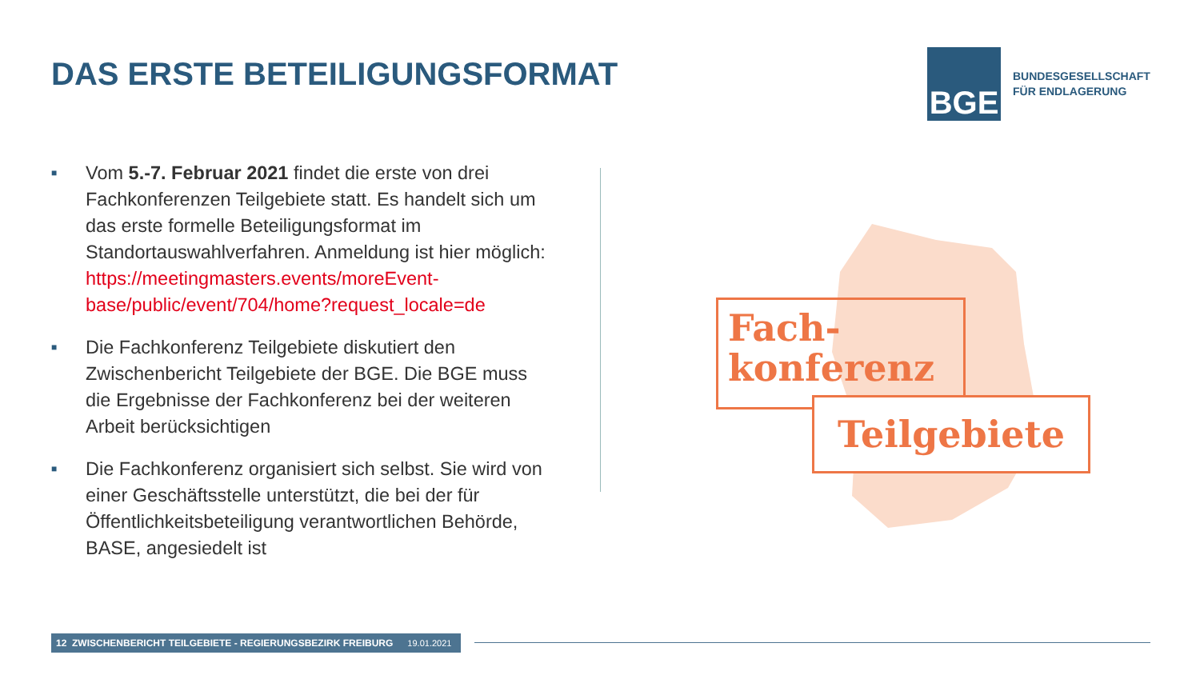DAS ERSTE BETEILIGUNGSFORMAT
BGE
BUNDESGESELLSCHAFT
FÜR ENDLAGERUNG
■
Vom 5.-7. Februar 2021 findet die erste von drei Fachkonferenzen Teilgebiete statt. Es handelt sich um das erste formelle Beteiligungsformat im Standortauswahlverfahren. Anmeldung ist hier möglich: https://meetingmasters.events/moreEvent-base/public/event/704/home?request_locale=de
■
Die Fachkonferenz Teilgebiete diskutiert den Zwischenbericht Teilgebiete der BGE. Die BGE muss die Ergebnisse der Fachkonferenz bei der weiteren Arbeit berücksichtigen
■
Die Fachkonferenz organisiert sich selbst. Sie wird von einer Geschäftsstelle unterstützt, die bei der für Öffentlichkeitsbeteiligung verantwortlichen Behörde, BASE, angesiedelt ist
Fach-
konferenz
Teilgebiete
12 ZWISCHENBERICHT TEILGEBIETE - REGIERUNGSBEZIRK FREIBURG 19.01.2021